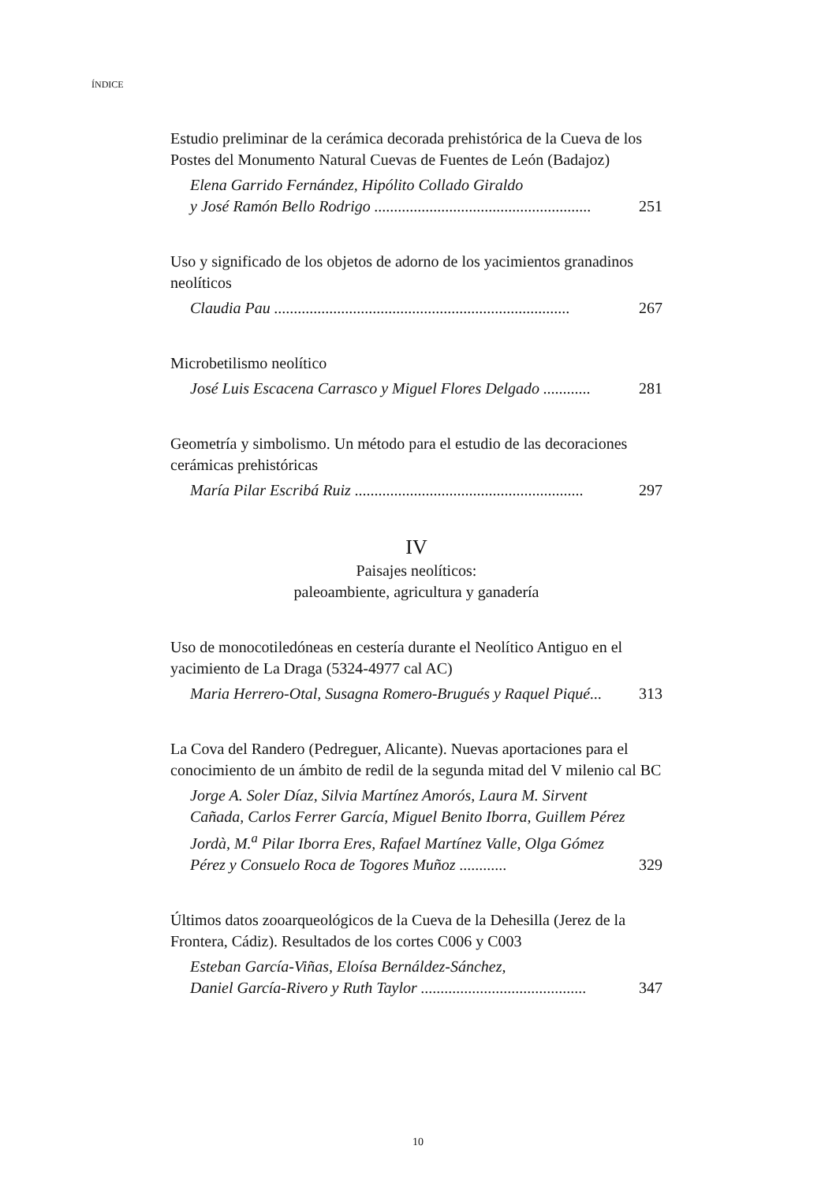ÍNDICE
Estudio preliminar de la cerámica decorada prehistórica de la Cueva de los Postes del Monumento Natural Cuevas de Fuentes de León (Badajoz)
Elena Garrido Fernández, Hipólito Collado Giraldo
y José Ramón Bello Rodrigo .......................................................
251
Uso y significado de los objetos de adorno de los yacimientos granadinos neolíticos
Claudia Pau ...........................................................................
267
Microbetilismo neolítico
José Luis Escacena Carrasco y Miguel Flores Delgado ............
281
Geometría y simbolismo. Un método para el estudio de las decoraciones cerámicas prehistóricas
María Pilar Escribá Ruiz ..........................................................
297
IV
Paisajes neolíticos:
paleoambiente, agricultura y ganadería
Uso de monocotiledóneas en cestería durante el Neolítico Antiguo en el yacimiento de La Draga (5324-4977 cal AC)
Maria Herrero-Otal, Susagna Romero-Brugués y Raquel Piqué...
313
La Cova del Randero (Pedreguer, Alicante). Nuevas aportaciones para el conocimiento de un ámbito de redil de la segunda mitad del V milenio cal BC
Jorge A. Soler Díaz, Silvia Martínez Amorós, Laura M. Sirvent Cañada, Carlos Ferrer García, Miguel Benito Iborra, Guillem Pérez Jordà, M.<sup>a</sup> Pilar Iborra Eres, Rafael Martínez Valle, Olga Gómez Pérez y Consuelo Roca de Togores Muñoz ............
329
Últimos datos zooarqueológicos de la Cueva de la Dehesilla (Jerez de la Frontera, Cádiz). Resultados de los cortes C006 y C003
Esteban García-Viñas, Eloísa Bernáldez-Sánchez,
Daniel García-Rivero y Ruth Taylor ..........................................
347
10